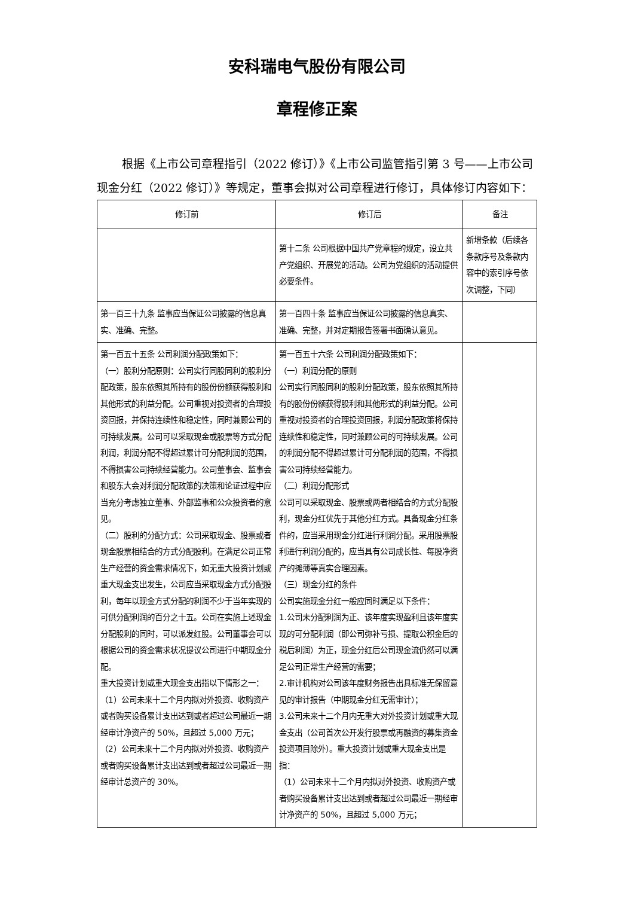安科瑞电气股份有限公司
章程修正案
根据《上市公司章程指引（2022 修订）》《上市公司监管指引第 3 号——上市公司现金分红（2022 修订）》等规定，董事会拟对公司章程进行修订，具体修订内容如下：
| 修订前 | 修订后 | 备注 |
| --- | --- | --- |
| | 第十二条 公司根据中国共产党章程的规定，设立共产党组织、开展党的活动。公司为党组织的活动提供必要条件。 | 新增条款（后续各条款序号及条款内容中的索引序号依次调整，下同） |
| 第一百三十九条 监事应当保证公司披露的信息真实、准确、完整。 | 第一百四十条 监事应当保证公司披露的信息真实、准确、完整，并对定期报告签署书面确认意见。 | |
| 第一百五十五条 公司利润分配政策如下： （一）股利分配原则：公司实行同股同利的股利分配政策，股东依照其所持有的股份份额获得股利和其他形式的利益分配。公司重视对投资者的合理投资回报，并保持连续性和稳定性，同时兼顾公司的可持续发展。公司可以采取现金或股票等方式分配利润，利润分配不得超过累计可分配利润的范围，不得损害公司持续经营能力。公司董事会、监事会和股东大会对利润分配政策的决策和论证过程中应当充分考虑独立董事、外部监事和公众投资者的意见。 （二）股利的分配方式：公司采取现金、股票或者现金股票相结合的方式分配股利。在满足公司正常生产经营的资金需求情况下，如无重大投资计划或重大现金支出发生，公司应当采取现金方式分配股利，每年以现金方式分配的利润不少于当年实现的可供分配利润的百分之十五。公司在实施上述现金分配股利的同时，可以派发红股。公司董事会可以根据公司的资金需求状况提议公司进行中期现金分配。 重大投资计划或重大现金支出指以下情形之一： （1）公司未来十二个月内拟对外投资、收购资产或者购买设备累计支出达到或者超过公司最近一期经审计净资产的 50%，且超过 5,000 万元； （2）公司未来十二个月内拟对外投资、收购资产或者购买设备累计支出达到或者超过公司最近一期经审计总资产的 30%。 | 第一百五十六条 公司利润分配政策如下： （一）利润分配的原则 公司实行同股同利的股利分配政策，股东依照其所持有的股份份额获得股利和其他形式的利益分配。公司重视对投资者的合理投资回报，利润分配政策将保持连续性和稳定性，同时兼顾公司的可持续发展。公司的利润分配不得超过累计可分配利润的范围，不得损害公司持续经营能力。 （二）利润分配形式 公司可以采取现金、股票或两者相结合的方式分配股利，现金分红优先于其他分红方式。具备现金分红条件的，应当采用现金分红进行利润分配。采用股票股利进行利润分配的，应当具有公司成长性、每股净资产的摊薄等真实合理因素。 （三）现金分红的条件 公司实施现金分红一般应同时满足以下条件： 1.公司未分配利润为正、该年度实现盈利且该年度实现的可分配利润（即公司弥补亏损、提取公积金后的税后利润）为正，现金分红后公司现金流仍然可以满足公司正常生产经营的需要； 2.审计机构对公司该年度财务报告出具标准无保留意见的审计报告（中期现金分红无需审计）； 3.公司未来十二个月内无重大对外投资计划或重大现金支出（公司首次公开发行股票或再融资的募集资金投资项目除外）。重大投资计划或重大现金支出是指： （1）公司未来十二个月内拟对外投资、收购资产或者购买设备累计支出达到或者超过公司最近一期经审计净资产的 50%，且超过 5,000 万元； | |